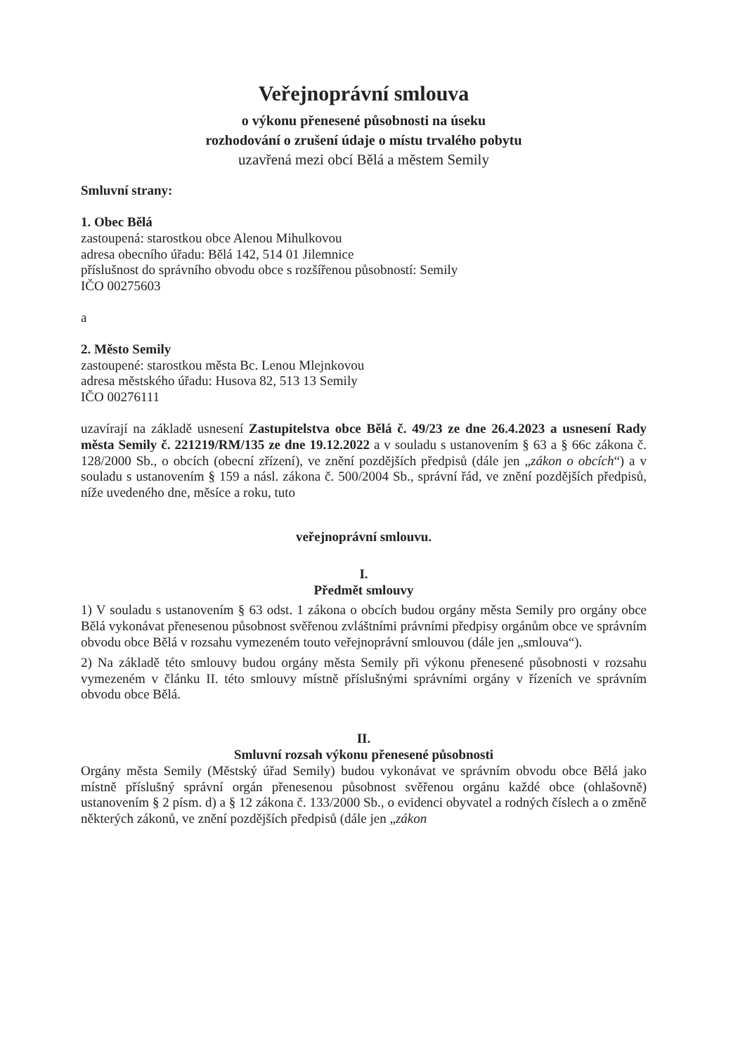Veřejnoprávní smlouva
o výkonu přenesené působnosti na úseku
rozhodování o zrušení údaje o místu trvalého pobytu
uzavřená mezi obcí Bělá a městem Semily
Smluvní strany:
1. Obec Bělá
zastoupená: starostkou obce Alenou Mihulkovou
adresa obecního úřadu: Bělá 142, 514 01 Jilemnice
příslušnost do správního obvodu obce s rozšířenou působností: Semily
IČO 00275603
a
2. Město Semily
zastoupené: starostkou města Bc. Lenou Mlejnkovou
adresa městského úřadu: Husova 82, 513 13 Semily
IČO 00276111
uzavírají na základě usnesení Zastupitelstva obce Bělá č. 49/23 ze dne 26.4.2023 a usnesení Rady města Semily č. 221219/RM/135 ze dne 19.12.2022 a v souladu s ustanovením § 63 a § 66c zákona č. 128/2000 Sb., o obcích (obecní zřízení), ve znění pozdějších předpisů (dále jen „zákon o obcích“) a v souladu s ustanovením § 159 a násl. zákona č. 500/2004 Sb., správní řád, ve znění pozdějších předpisů, níže uvedeného dne, měsíce a roku, tuto
veřejnoprávní smlouvu.
I.
Předmět smlouvy
1) V souladu s ustanovením § 63 odst. 1 zákona o obcích budou orgány města Semily pro orgány obce Bělá vykonávat přenesenou působnost svěřenou zvláštními právními předpisy orgánům obce ve správním obvodu obce Bělá v rozsahu vymezeném touto veřejnoprávní smlouvou (dále jen „smlouva“).
2) Na základě této smlouvy budou orgány města Semily při výkonu přenesené působnosti v rozsahu vymezeném v článku II. této smlouvy místně příslušnými správními orgány v řízeních ve správním obvodu obce Bělá.
II.
Smluvní rozsah výkonu přenesené působnosti
Orgány města Semily (Městský úřad Semily) budou vykonávat ve správním obvodu obce Bělá jako místně příslušný správní orgán přenesenou působnost svěřenou orgánu každé obce (ohlašovně) ustanovením § 2 písm. d) a § 12 zákona č. 133/2000 Sb., o evidenci obyvatel a rodných číslech a o změně některých zákonů, ve znění pozdějších předpisů (dále jen „zákon